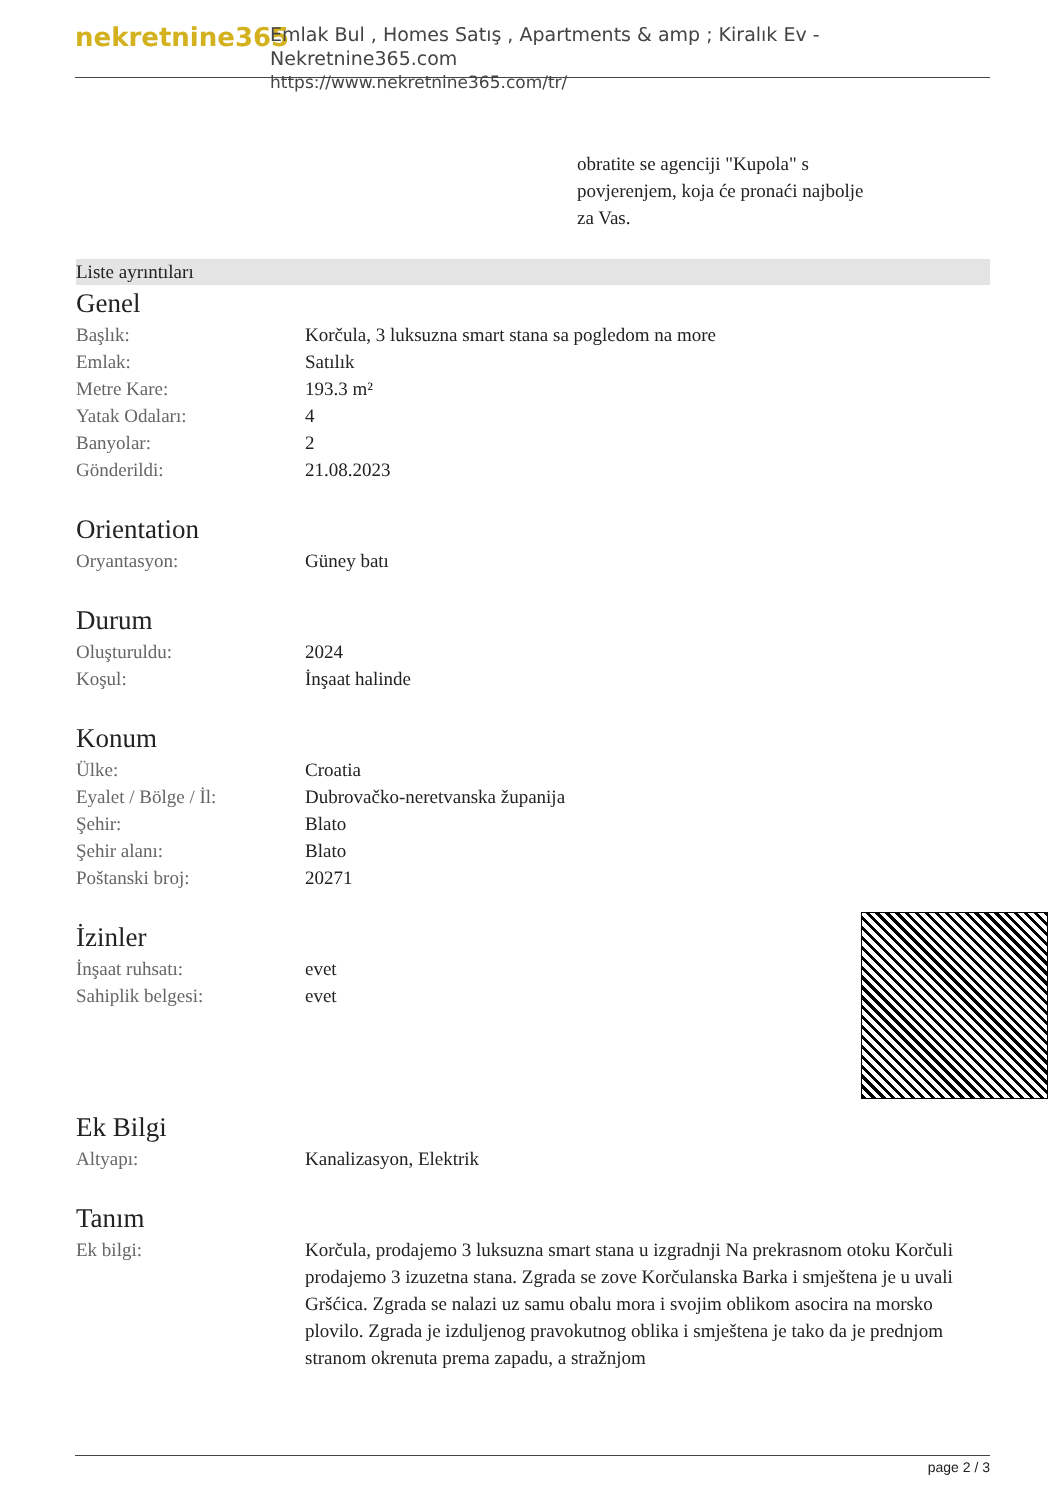nekretnine365
Emlak Bul , Homes Satış , Apartments & amp ; Kiralık Ev - Nekretnine365.com
https://www.nekretnine365.com/tr/
obratite se agenciji "Kupola" s povjerenjem, koja će pronaći najbolje za Vas.
Liste ayrıntıları
Genel
| Başlık: | Korčula, 3 luksuzna smart stana sa pogledom na more |
| Emlak: | Satılık |
| Metre Kare: | 193.3 m² |
| Yatak Odaları: | 4 |
| Banyolar: | 2 |
| Gönderildi: | 21.08.2023 |
Orientation
| Oryantasyon: | Güney batı |
Durum
| Oluşturuldu: | 2024 |
| Koşul: | İnşaat halinde |
Konum
| Ülke: | Croatia |
| Eyalet / Bölge / İl: | Dubrovačko-neretvanska županija |
| Şehir: | Blato |
| Şehir alanı: | Blato |
| Poštanski broj: | 20271 |
İzinler
| İnşaat ruhsatı: | evet |
| Sahiplik belgesi: | evet |
Ek Bilgi
| Altyapı: | Kanalizasyon, Elektrik |
Tanım
| Ek bilgi: | Korčula, prodajemo 3 luksuzna smart stana u izgradnji Na prekrasnom otoku Korčuli prodajemo 3 izuzetna stana. Zgrada se zove Korčulanska Barka i smještena je u uvali Gršćica. Zgrada se nalazi uz samu obalu mora i svojim oblikom asocira na morsko plovilo. Zgrada je izduljenog pravokutnog oblika i smještena je tako da je prednjom stranom okrenuta prema zapadu, a stražnjom |
page 2 / 3